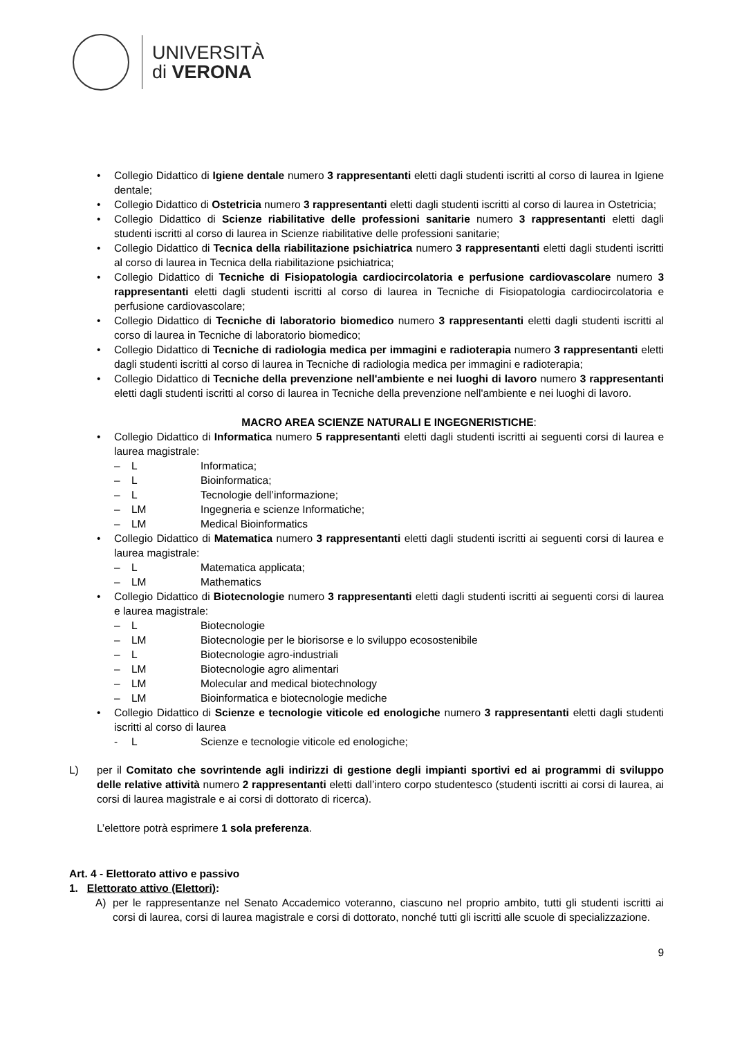UNIVERSITÀ
di VERONA
Collegio Didattico di Igiene dentale numero 3 rappresentanti eletti dagli studenti iscritti al corso di laurea in Igiene dentale;
Collegio Didattico di Ostetricia numero 3 rappresentanti eletti dagli studenti iscritti al corso di laurea in Ostetricia;
Collegio Didattico di Scienze riabilitative delle professioni sanitarie numero 3 rappresentanti eletti dagli studenti iscritti al corso di laurea in Scienze riabilitative delle professioni sanitarie;
Collegio Didattico di Tecnica della riabilitazione psichiatrica numero 3 rappresentanti eletti dagli studenti iscritti al corso di laurea in Tecnica della riabilitazione psichiatrica;
Collegio Didattico di Tecniche di Fisiopatologia cardiocircolatoria e perfusione cardiovascolare numero 3 rappresentanti eletti dagli studenti iscritti al corso di laurea in Tecniche di Fisiopatologia cardiocircolatoria e perfusione cardiovascolare;
Collegio Didattico di Tecniche di laboratorio biomedico numero 3 rappresentanti eletti dagli studenti iscritti al corso di laurea in Tecniche di laboratorio biomedico;
Collegio Didattico di Tecniche di radiologia medica per immagini e radioterapia numero 3 rappresentanti eletti dagli studenti iscritti al corso di laurea in Tecniche di radiologia medica per immagini e radioterapia;
Collegio Didattico di Tecniche della prevenzione nell'ambiente e nei luoghi di lavoro numero 3 rappresentanti eletti dagli studenti iscritti al corso di laurea in Tecniche della prevenzione nell'ambiente e nei luoghi di lavoro.
MACRO AREA SCIENZE NATURALI E INGEGNERISTICHE:
Collegio Didattico di Informatica numero 5 rappresentanti eletti dagli studenti iscritti ai seguenti corsi di laurea e laurea magistrale:
– L Informatica;
– L Bioinformatica;
– L Tecnologie dell’informazione;
– LM Ingegneria e scienze Informatiche;
– LM Medical Bioinformatics
Collegio Didattico di Matematica numero 3 rappresentanti eletti dagli studenti iscritti ai seguenti corsi di laurea e laurea magistrale:
– L Matematica applicata;
– LM Mathematics
Collegio Didattico di Biotecnologie numero 3 rappresentanti eletti dagli studenti iscritti ai seguenti corsi di laurea e laurea magistrale:
– L Biotecnologie
– LM Biotecnologie per le biorisorse e lo sviluppo ecosostenibile
– L Biotecnologie agro-industriali
– LM Biotecnologie agro alimentari
– LM Molecular and medical biotechnology
– LM Bioinformatica e biotecnologie mediche
Collegio Didattico di Scienze e tecnologie viticole ed enologiche numero 3 rappresentanti eletti dagli studenti iscritti al corso di laurea
- L Scienze e tecnologie viticole ed enologiche;
L) per il Comitato che sovrintende agli indirizzi di gestione degli impianti sportivi ed ai programmi di sviluppo delle relative attività numero 2 rappresentanti eletti dall’intero corpo studentesco (studenti iscritti ai corsi di laurea, ai corsi di laurea magistrale e ai corsi di dottorato di ricerca).
L’elettore potrà esprimere 1 sola preferenza.
Art. 4 - Elettorato attivo e passivo
1. Elettorato attivo (Elettori):
A) per le rappresentanze nel Senato Accademico voteranno, ciascuno nel proprio ambito, tutti gli studenti iscritti ai corsi di laurea, corsi di laurea magistrale e corsi di dottorato, nonché tutti gli iscritti alle scuole di specializzazione.
9